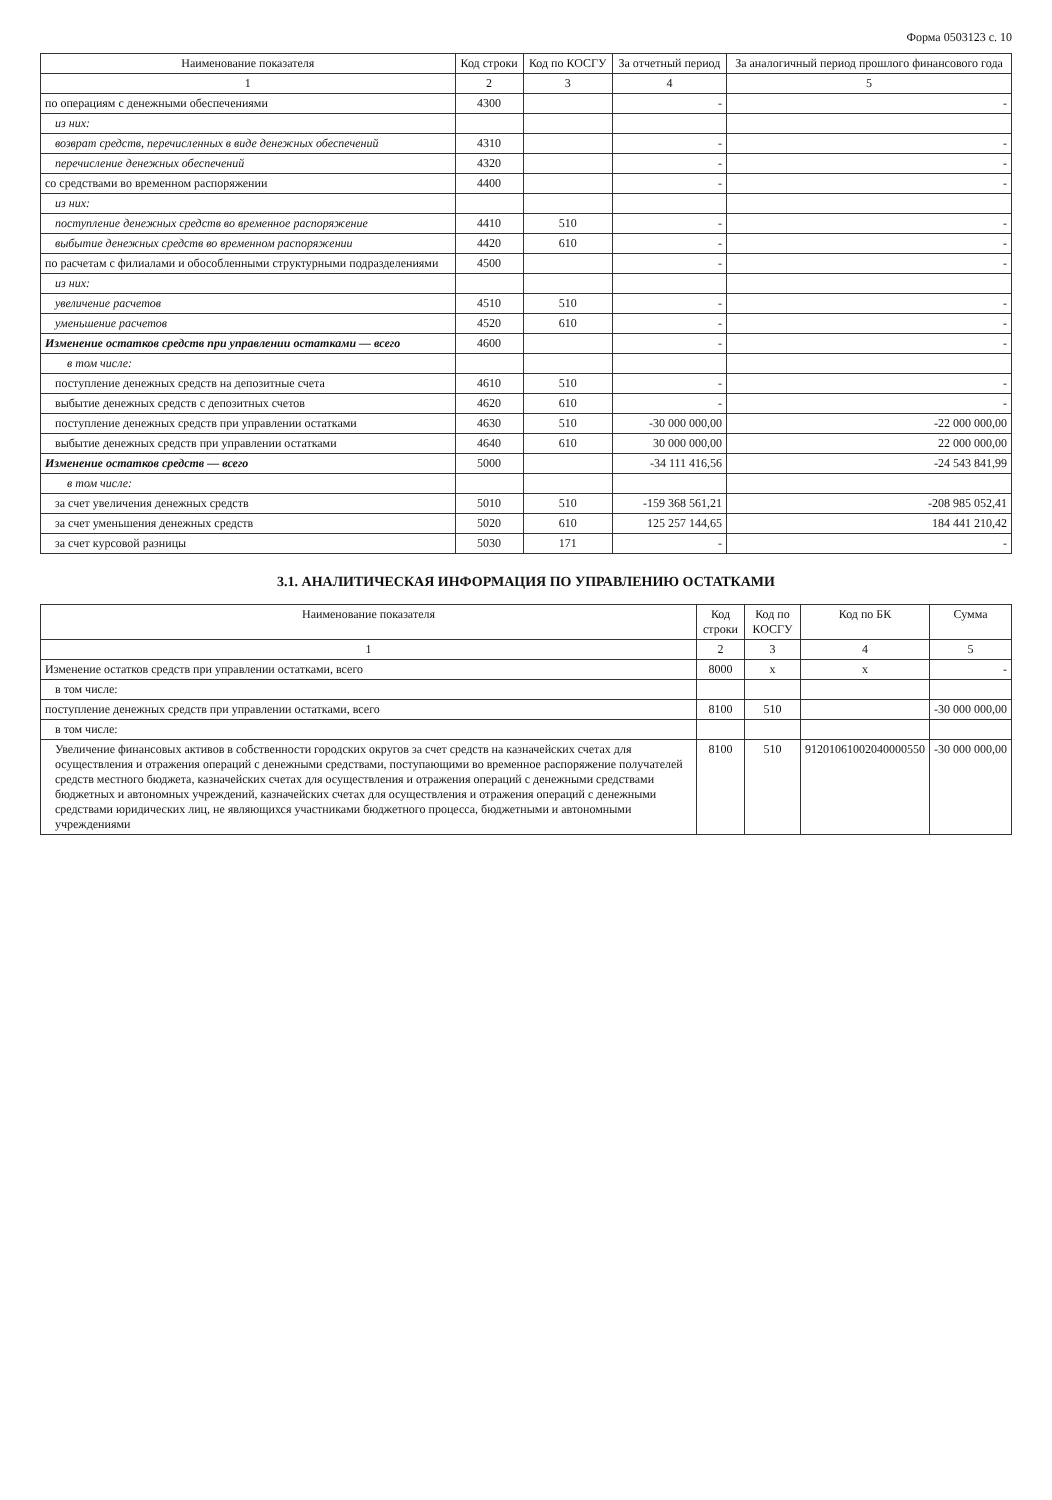Форма 0503123 с. 10
| Наименование показателя | Код строки | Код по КОСГУ | За отчетный период | За аналогичный период прошлого финансового года |
| --- | --- | --- | --- | --- |
| 1 | 2 | 3 | 4 | 5 |
| по операциям с денежными обеспечениями | 4300 | | - | - |
| из них: | | | | |
| возврат средств, перечисленных в виде денежных обеспечений | 4310 | | - | - |
| перечисление денежных обеспечений | 4320 | | - | - |
| со средствами во временном распоряжении | 4400 | | - | - |
| из них: | | | | |
| поступление денежных средств во временное распоряжение | 4410 | 510 | - | - |
| выбытие денежных средств во временном распоряжении | 4420 | 610 | - | - |
| по расчетам с филиалами и обособленными структурными подразделениями | 4500 | | - | - |
| из них: | | | | |
| увеличение расчетов | 4510 | 510 | - | - |
| уменьшение расчетов | 4520 | 610 | - | - |
| Изменение остатков средств при управлении остатками — всего | 4600 | | - | - |
| в том числе: | | | | |
| поступление денежных средств на депозитные счета | 4610 | 510 | - | - |
| выбытие денежных средств с депозитных счетов | 4620 | 610 | - | - |
| поступление денежных средств при управлении остатками | 4630 | 510 | -30 000 000,00 | -22 000 000,00 |
| выбытие денежных средств при управлении остатками | 4640 | 610 | 30 000 000,00 | 22 000 000,00 |
| Изменение остатков средств — всего | 5000 | | -34 111 416,56 | -24 543 841,99 |
| в том числе: | | | | |
| за счет увеличения денежных средств | 5010 | 510 | -159 368 561,21 | -208 985 052,41 |
| за счет уменьшения денежных средств | 5020 | 610 | 125 257 144,65 | 184 441 210,42 |
| за счет курсовой разницы | 5030 | 171 | - | - |
3.1. АНАЛИТИЧЕСКАЯ ИНФОРМАЦИЯ ПО УПРАВЛЕНИЮ ОСТАТКАМИ
| Наименование показателя | Код строки | Код по КОСГУ | Код по БК | Сумма |
| --- | --- | --- | --- | --- |
| 1 | 2 | 3 | 4 | 5 |
| Изменение остатков средств при управлении остатками, всего | 8000 | x | x | - |
| в том числе: | | | | |
| поступление денежных средств при управлении остатками, всего | 8100 | 510 | | -30 000 000,00 |
| в том числе: | | | | |
| Увеличение финансовых активов в собственности городских округов за счет средств на казначейских счетах для осуществления и отражения операций с денежными средствами, поступающими во временное распоряжение получателей средств местного бюджета, казначейских счетах для осуществления и отражения операций с денежными средствами бюджетных и автономных учреждений, казначейских счетах для осуществления и отражения операций с денежными средствами юридических лиц, не являющихся участниками бюджетного процесса, бюджетными и автономными учреждениями | 8100 | 510 | 91201061002040000550 | -30 000 000,00 |